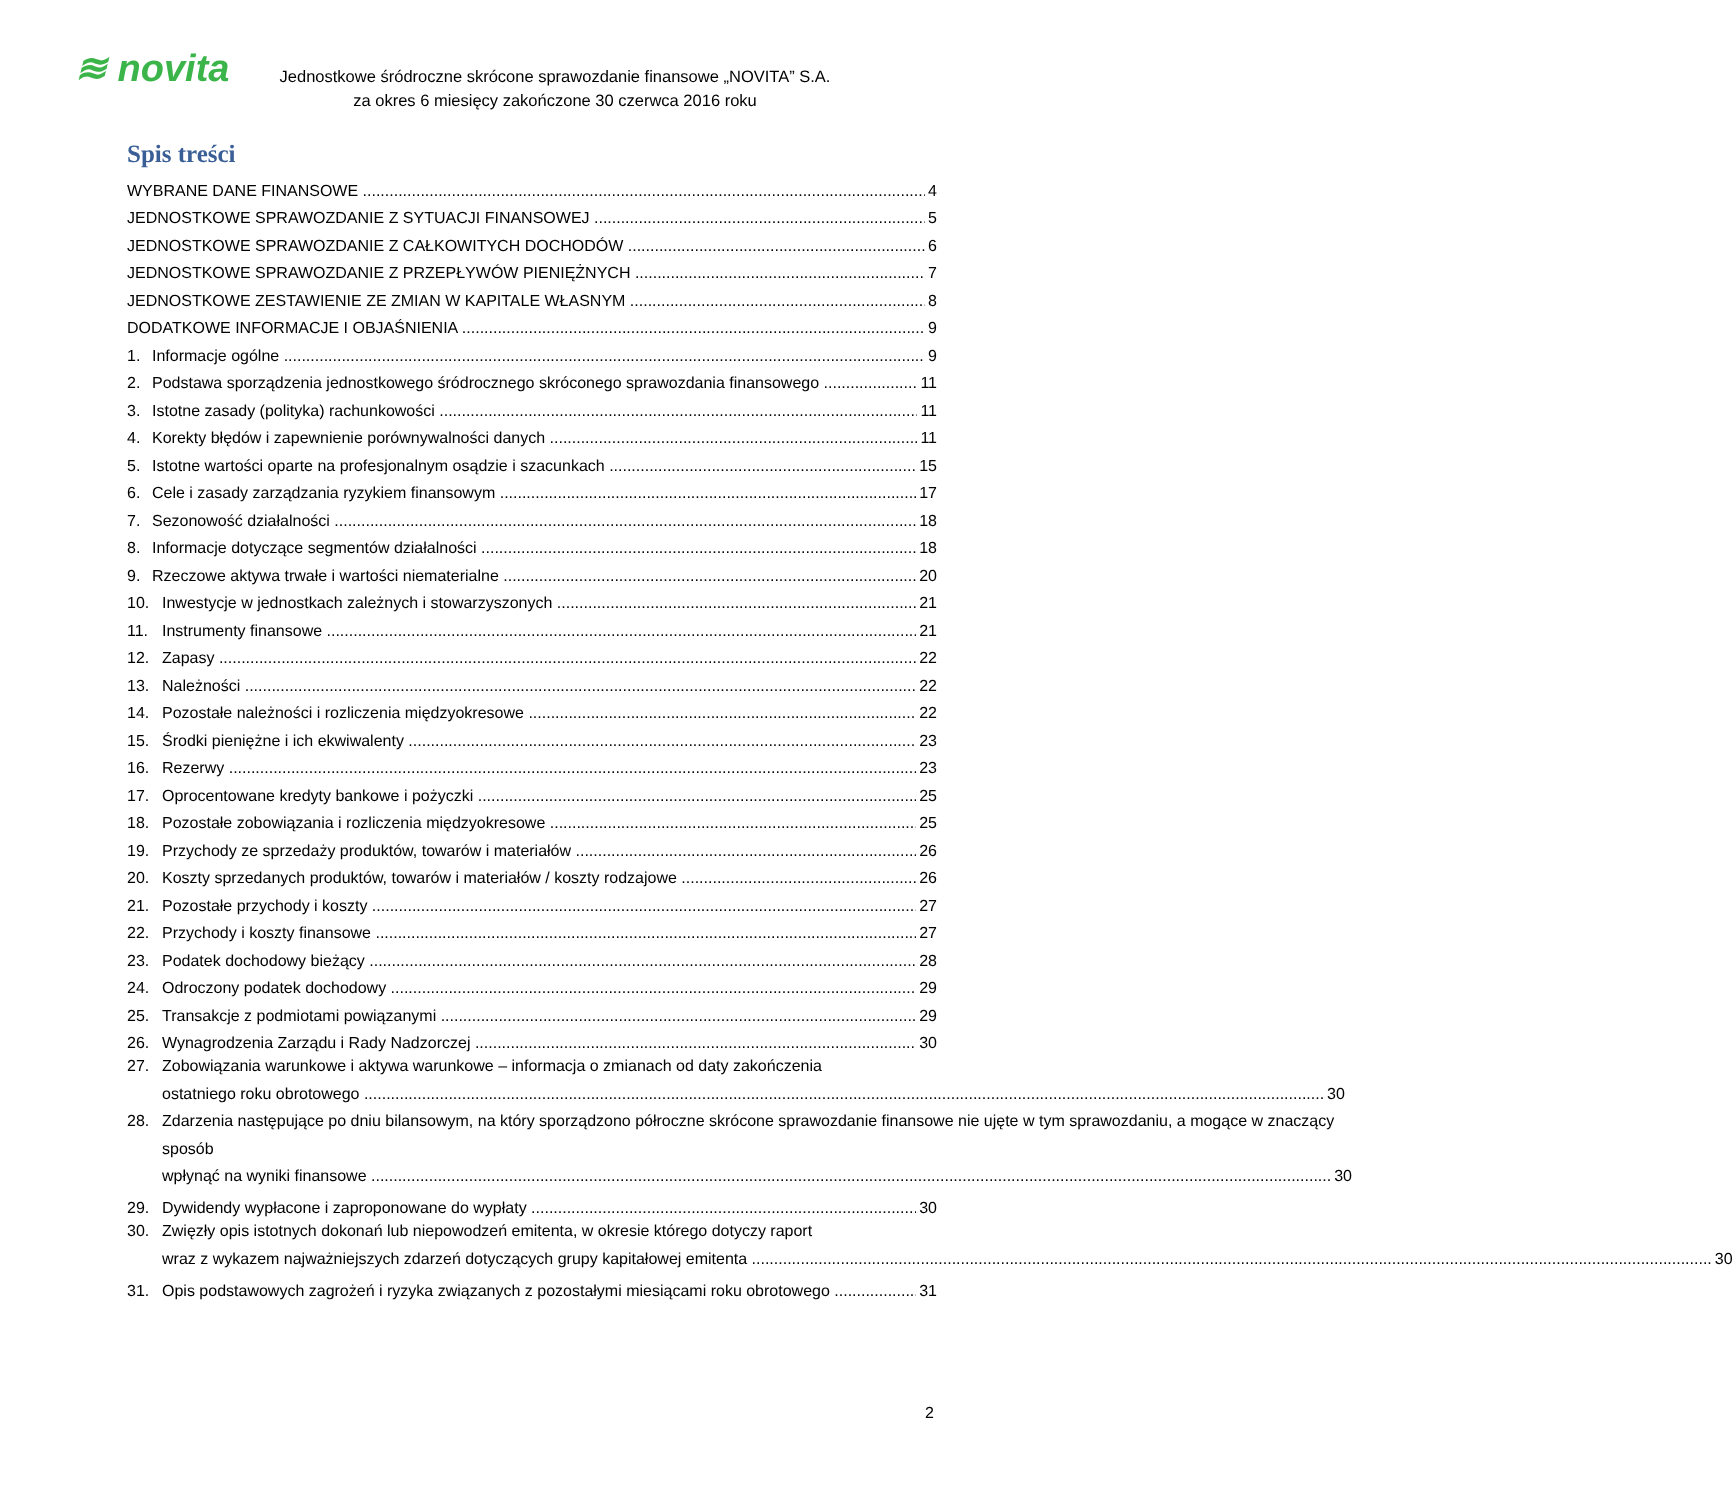≋ novita
Jednostkowe śródroczne skrócone sprawozdanie finansowe „NOVITA” S.A.
za okres 6 miesięcy zakończone 30 czerwca 2016 roku
Spis treści
WYBRANE DANE FINANSOWE 4
JEDNOSTKOWE SPRAWOZDANIE Z SYTUACJI FINANSOWEJ 5
JEDNOSTKOWE SPRAWOZDANIE Z CAŁKOWITYCH DOCHODÓW 6
JEDNOSTKOWE SPRAWOZDANIE Z PRZEPŁYWÓW PIENIĘŻNYCH 7
JEDNOSTKOWE ZESTAWIENIE ZE ZMIAN W KAPITALE WŁASNYM 8
DODATKOWE INFORMACJE I OBJAŚNIENIA 9
1. Informacje ogólne 9
2. Podstawa sporządzenia jednostkowego śródrocznego skróconego sprawozdania finansowego 11
3. Istotne zasady (polityka) rachunkowości 11
4. Korekty błędów i zapewnienie porównywalności danych 11
5. Istotne wartości oparte na profesjonalnym osądzie i szacunkach 15
6. Cele i zasady zarządzania ryzykiem finansowym 17
7. Sezonowość działalności 18
8. Informacje dotyczące segmentów działalności 18
9. Rzeczowe aktywa trwałe i wartości niematerialne 20
10. Inwestycje w jednostkach zależnych i stowarzyszonych 21
11. Instrumenty finansowe 21
12. Zapasy 22
13. Należności 22
14. Pozostałe należności i rozliczenia międzyokresowe 22
15. Środki pieniężne i ich ekwiwalenty 23
16. Rezerwy 23
17. Oprocentowane kredyty bankowe i pożyczki 25
18. Pozostałe zobowiązania i rozliczenia międzyokresowe 25
19. Przychody ze sprzedaży produktów, towarów i materiałów 26
20. Koszty sprzedanych produktów, towarów i materiałów / koszty rodzajowe 26
21. Pozostałe przychody i koszty 27
22. Przychody i koszty finansowe 27
23. Podatek dochodowy bieżący 28
24. Odroczony podatek dochodowy 29
25. Transakcje z podmiotami powiązanymi 29
26. Wynagrodzenia Zarządu i Rady Nadzorczej 30
27. Zobowiązania warunkowe i aktywa warunkowe – informacja o zmianach od daty zakończenia
ostatniego roku obrotowego 30
28. Zdarzenia następujące po dniu bilansowym, na który sporządzono półroczne skrócone sprawozdanie finansowe nie ujęte w tym sprawozdaniu, a mogące w znaczący sposób
wpłynąć na wyniki finansowe 30
29. Dywidendy wypłacone i zaproponowane do wypłaty 30
30. Zwięzły opis istotnych dokonań lub niepowodzeń emitenta, w okresie którego dotyczy raport
wraz z wykazem najważniejszych zdarzeń dotyczących grupy kapitałowej emitenta 30
31. Opis podstawowych zagrożeń i ryzyka związanych z pozostałymi miesiącami roku obrotowego 31
2